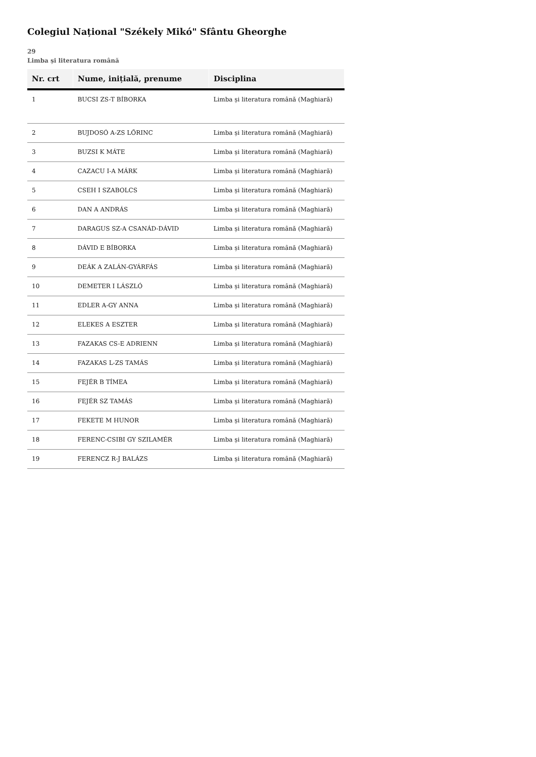Colegiul Național "Székely Mikó" Sfântu Gheorghe
29
Limba și literatura română
| Nr. crt | Nume, inițială, prenume | Disciplina |
| --- | --- | --- |
| 1 | BUCSI ZS-T BÍBORKA | Limba și literatura română (Maghiară) |
| 2 | BUJDOSÓ A-ZS LŐRINC | Limba și literatura română (Maghiară) |
| 3 | BUZSI K MÁTE | Limba și literatura română (Maghiară) |
| 4 | CAZACU I-A MÁRK | Limba și literatura română (Maghiară) |
| 5 | CSEH I SZABOLCS | Limba și literatura română (Maghiară) |
| 6 | DAN A ANDRÁS | Limba și literatura română (Maghiară) |
| 7 | DARAGUS SZ-A CSANÁD-DÁVID | Limba și literatura română (Maghiară) |
| 8 | DÁVID E BÍBORKA | Limba și literatura română (Maghiară) |
| 9 | DEÁK A ZALÁN-GYÁRFÁS | Limba și literatura română (Maghiară) |
| 10 | DEMETER I LÁSZLÓ | Limba și literatura română (Maghiară) |
| 11 | EDLER A-GY ANNA | Limba și literatura română (Maghiară) |
| 12 | ELEKES A ESZTER | Limba și literatura română (Maghiară) |
| 13 | FAZAKAS CS-E ADRIENN | Limba și literatura română (Maghiară) |
| 14 | FAZAKAS L-ZS TAMÁS | Limba și literatura română (Maghiară) |
| 15 | FEJÉR B TÍMEA | Limba și literatura română (Maghiară) |
| 16 | FEJÉR SZ TAMÁS | Limba și literatura română (Maghiară) |
| 17 | FEKETE M HUNOR | Limba și literatura română (Maghiară) |
| 18 | FERENC-CSIBI GY SZILAMÉR | Limba și literatura română (Maghiară) |
| 19 | FERENCZ R-J BALÁZS | Limba și literatura română (Maghiară) |